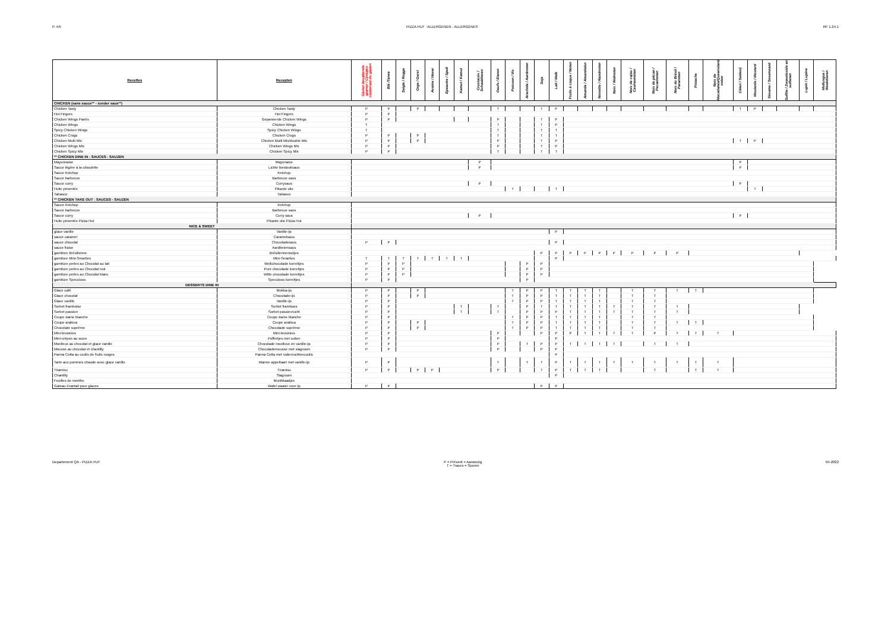P. 4/5 PIZZA HUT : ALLERGENEN - ALLERGÈNES RF 1.24.1
| Recettes | Recepten | Gluten bevattende granen / Céréales contenant du gluten | Blé /Tarwe | Seigle / Rogge | Orge / Gerst | Avoine / Haver | Epeautre / Spelt | Kamut / Kamut | Crustacés / Schaaldieren | Oeufs / Eieren | Poisson / Vis | Arachide / Aardnoten | Soja | Lait / Melk | Fruits à coque / Noten | Amande / Amandelen | Noisette / Hazelnoten | Noix / Walnoten | Noix de cajou / Cashewnoten | Noix de pécan / Pecannoten | Noix du Brésil / Paranoten | Pistache | Noix de Macadamia/Queensland noten | Céleri / Selderij | Moutarde / Mosterd | Sésame / Sesamzaad | Sulfite / Zwaveloxide en sulfieten | Lupin / Lupine | Mollusque / Weekdieren |
| --- | --- | --- | --- | --- | --- | --- | --- | --- | --- | --- | --- | --- | --- | --- | --- | --- | --- | --- | --- | --- | --- | --- | --- | --- | --- | --- | --- | --- | --- |
| CHICKEN (sans sauce** - zonder saus**) | | | | | | | | | | | | | | | | | | | | | | | | | | | | | |
| Chicken Tasty | Chicken Tasty | P | P | | P | | | | | T | | | T | P | | | | | | | | | | T | P | | | | |
| Hot Fingers | Hot Fingers | P | P | | | | | | | | | | | | | | | | | | | | | | | | | | |
| Chicken Wings Panés | Gepaneerde Chicken Wings | P | P | | | | | | | P | | | T | P | | | | | | | | | | | | | | | |
| Chicken Wings | Chicken Wings | T | | | | | | | | T | | | T | P | | | | | | | | | | | | | | | |
| Spicy Chicken Wings | Spicy Chicken Wings | T | | | | | | | | T | | | T | T | | | | | | | | | | | | | | | |
| Chicken Crogs | Chicken Crogs | P | P | | P | | | | | T | | | T | T | | | | | | | | | | | | | | | |
| Chicken Multi Mix | Chicken Multi Mix/double Mix | P | P | | P | | | | | P | | | T | P | | | | | | | | | | T | P | | | | |
| Chicken Wings Mix | Chicken Wings Mix | P | P | | | | | | | P | | | T | P | | | | | | | | | | | | | | | |
| Chicken Spicy Mix | Chicken Spicy Mix | P | P | | | | | | | T | | | T | T | | | | | | | | | | | | | | | |
| ** CHICKEN DINE IN : SAUCES - SAUZEN | | | | | | | | | | | | | | | | | | | | | | | | | | | | | |
| Mayonnaise | Mayonaise | | | | | | | | P | | | | | | | | | | | | | | | P | | | | | |
| Sauce légère à la ciboulette | Lichte bieslooksaus | | | | | | | | P | | | | | | | | | | | | | | | P | | | | | |
| Sauce Ketchup | Ketchup | | | | | | | | | | | | | | | | | | | | | | | | | | | | |
| Sauce barbecue | Barbecue saus | | | | | | | | | | | | | | | | | | | | | | | | | | | | |
| Sauce curry | Currysaus | | | | | | | | P | | | | | | | | | | | | | | | P | | | | | |
| Huile pimentée | Pikante olie | | | | | | | | | | T | | | T | | | | | | | | | | | T | | | | |
| Tabasco | Tabasco | | | | | | | | | | | | | | | | | | | | | | | | | | | | |
| ** CHICKEN TAKE OUT : SAUCES - SAUZEN | | | | | | | | | | | | | | | | | | | | | | | | | | | | | |
| Sauce Ketchup | Ketchup | | | | | | | | | | | | | | | | | | | | | | | | | | | | |
| Sauce barbecue | Barbecue saus | | | | | | | | | | | | | | | | | | | | | | | | | | | | |
| Sauce curry | Curry saus | | | | | | | | P | | | | | | | | | | | | | | | P | | | | | |
| Huile pimentée Pizza Hut | Pikante olie Pizza Hut | | | | | | | | | | | | | | | | | | | | | | | | | | | | |
| NICE & SWEET | | | | | | | | | | | | | | | | | | | | | | | | | | | | | |
| glace vanille | Vanille-ijs | | | | | | | | | | | | | P | | | | | | | | | | | | | | | |
| sauce caramel | Caramelsaus | | | | | | | | | | | | | | | | | | | | | | | | | | | | |
| sauce chocolat | Chocoladesaus | P | P | | | | | | | | | | | P | | | | | | | | | | | | | | | |
| sauce fraise | Aardbeiensaus | | | | | | | | | | | | | | | | | | | | | | | | | | | | |
| garniture Brésilienne | Brésiliennenootjes | | | | | | | | | | | | P | P | P | P | P | P | P | P | P | | | | | | | | |
| garniture Mini-Smarties | Mini-Smarties | T | T | T | T | T | T | T | | | | | | P | | | | | | | | | | | | | | | |
| garniture perles au Chocolat au lait | Melkchocolade korreltjes | P | P | P | | | | | | | | P | P | | | | | | | | | | | | | | | | |
| garniture perles au Chocolat noir | Pure chocolade korreltjes | P | P | P | | | | | | | | P | P | | | | | | | | | | | | | | | | |
| garniture perles au Chocolat blanc | Witte chocolade korreltjes | P | P | P | | | | | | | | P | P | | | | | | | | | | | | | | | | |
| garniture Speculoos | Speculoos korreltjes | P | P | | | | | | | | | P | | | | | | | | | | | | | | | | | |
| DESSERTS DINE IN | | | | | | | | | | | | | | | | | | | | | | | | | | | | | |
| Glace café | Mokka-ijs | P | P | | P | | | | | | T | P | P | T | T | T | T | | T | T | T | T | | | | | | | |
| Glace chocolat | Chocolade-ijs | P | P | | P | | | | | | T | P | P | T | T | T | T | | T | T | | | | | | | | | |
| Glace vanille | Vanille-ijs | P | P | | | | | | | | T | P | P | T | T | T | T | | T | T | | | | | | | | | |
| Sorbet framboise | Sorbet framboos | P | P | | | | | T | | T | | P | T | T | T | T | T | T | T | T | T | | | | | | | | |
| Sorbet passion | Sorbet passievrucht | P | P | | | | | T | | T | | P | P | P | T | T | T | T | T | T | T | | | | | | | | |
| Coupe dame blanche | Coupe dame blanche | P | P | | | | | | | | T | P | P | T | T | T | T | | T | T | | | | | | | | | |
| Coupe arabica | Coupe arabica | P | P | | P | | | | | | T | P | P | T | T | T | T | | T | T | T | T | | | | | | | |
| Chocolate suprême | Chocolade suprême | P | P | | P | | | | | | T | P | P | T | T | T | T | | T | T | | | | | | | | | |
| Mini-brownies | Mini-brownies | P | P | | | | | | | P | | | P | P | P | T | T | T | T | P | T | T | T | | | | | | |
| Mini-crêpes au sucre | Poffertjes met suiker | P | P | | | | | | | P | | | | P | | | | | | | | | | | | | | | |
| Moelleux au chocolat et glace vanille | Chocolade moelleux en vanille-ijs | P | P | | | | | | | P | | T | P | P | T | T | T | T | | T | T | | | | | | | | |
| Mousse au chocolat et chantilly | Chocolademousse met slagroom | P | P | | | | | | | P | | | P | P | | | | | | | | | | | | | | | |
| Panna Cotta au coulis de fruits rouges | Panna Cotta met rodevruchtencoulis | | | | | | | | | | | | | P | | | | | | | | | | | | | | | |
| Tarte aux pommes chaude avec glace vanille | Warme appeltaart met vanille-ijs | P | P | | | | | | | T | | T | T | P | T | T | T | T | T | T | T | T | T | | | | | | |
| Tiramisu | Tiramisu | P | P | | P | P | | | | P | | | T | P | T | T | T | | | T | | T | T | | | | | | |
| Chantilly | Slagroom | | | | | | | | | | | | | P | | | | | | | | | | | | | | | |
| Feuilles de menthe | Muntblaadjes | | | | | | | | | | | | | | | | | | | | | | | | | | | | |
| Gateau évantail pour glaces | Wafel waaier voor ijs | P | P | | | | | | | | | | P | P | | | | | | | | | | | | | | | |
Departement QA - PIZZA HUT P = Présent = Aanwezig
T = Traces = Sporen 04-2022